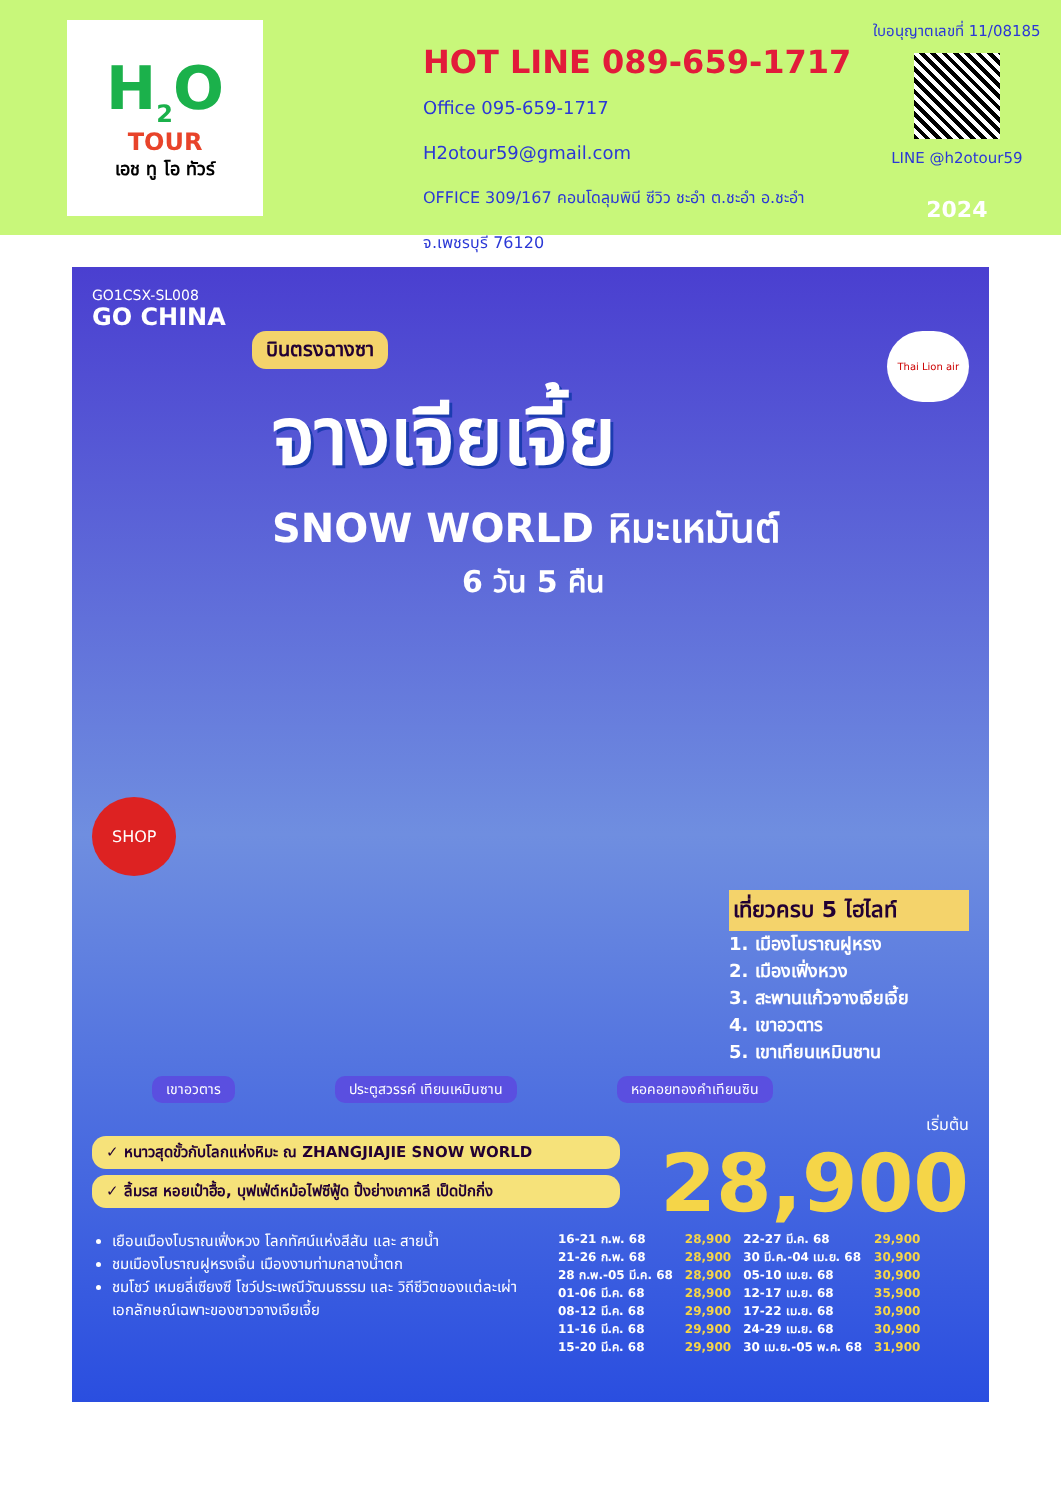H<sub>2</sub>O
TOUR
เอช ทู โอ ทัวร์
HOT LINE 089-659-1717
Office 095-659-1717
H2otour59@gmail.com
OFFICE 309/167 คอนโดลุมพินี ซีวิว ชะอำ ต.ชะอำ อ.ชะอำ จ.เพชรบุรี 76120
ใบอนุญาตเลขที่ 11/08185
LINE @h2otour59
2024
GO1CSX-SL008
GO CHINA
บินตรงฉางซา
Thai Lion air
จางเจียเจี้ย
SNOW WORLD หิมะเหมันต์
6 วัน 5 คืน
SHOP
เที่ยวครบ 5 ไฮไลท์
1. เมืองโบราณฝูหรง
2. เมืองเฟิ่งหวง
3. สะพานแก้วจางเจียเจี้ย
4. เขาอวตาร
5. เขาเทียนเหมินซาน
เขาอวตาร ประตูสวรรค์ เทียนเหมินซาน หอคอยทองคำเทียนซิน
✓ หนาวสุดขั้วกับโลกแห่งหิมะ ณ ZHANGJIAJIE SNOW WORLD
✓ ลิ้มรส หอยเป๋าฮื้อ, บุฟเฟ่ต์หม้อไฟซีฟู้ด ปิ้งย่างเกาหลี เป็ดปักกิ่ง
เริ่มต้น
28,900
เยือนเมืองโบราณเฟิ่งหวง โลกทัศน์แห่งสีสัน และ สายน้ำ
ชมเมืองโบราณฝูหรงเจิ้น เมืองงามท่ามกลางน้ำตก
ชมโชว์ เหมยลี่เซียงซี โชว์ประเพณีวัฒนธรรม และ วิถีชีวิตของแต่ละเผ่า เอกลักษณ์เฉพาะของชาวจางเจียเจี้ย
| 16-21 ก.พ. 68 | 28,900 | 22-27 มี.ค. 68 | 29,900 |
| 21-26 ก.พ. 68 | 28,900 | 30 มี.ค.-04 เม.ย. 68 | 30,900 |
| 28 ก.พ.-05 มี.ค. 68 | 28,900 | 05-10 เม.ย. 68 | 30,900 |
| 01-06 มี.ค. 68 | 28,900 | 12-17 เม.ย. 68 | 35,900 |
| 08-12 มี.ค. 68 | 29,900 | 17-22 เม.ย. 68 | 30,900 |
| 11-16 มี.ค. 68 | 29,900 | 24-29 เม.ย. 68 | 30,900 |
| 15-20 มี.ค. 68 | 29,900 | 30 เม.ย.-05 พ.ค. 68 | 31,900 |